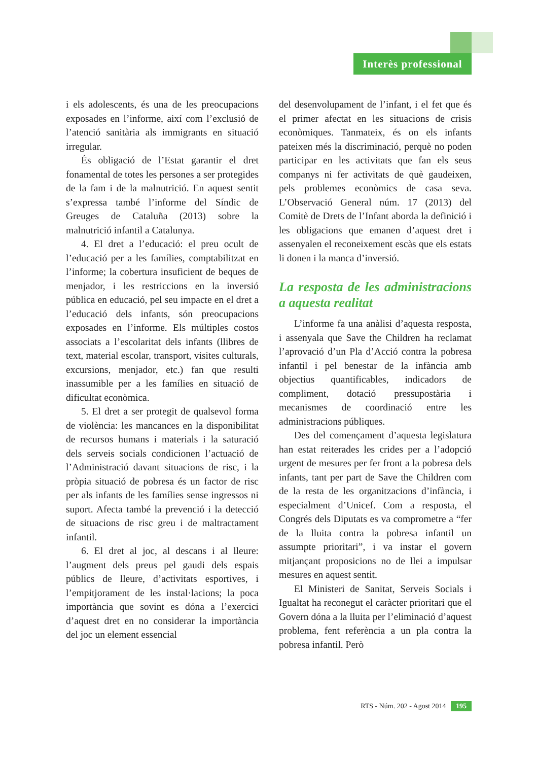Interès professional
i els adolescents, és una de les preocupacions exposades en l’informe, així com l’exclusió de l’atenció sanitària als immigrants en situació irregular.
És obligació de l’Estat garantir el dret fonamental de totes les persones a ser protegides de la fam i de la malnutrició. En aquest sentit s’expressa també l’informe del Síndic de Greuges de Cataluña (2013) sobre la malnutrició infantil a Catalunya.
4. El dret a l’educació: el preu ocult de l’educació per a les famílies, comptabilitzat en l’informe; la cobertura insuficient de beques de menjador, i les restriccions en la inversió pública en educació, pel seu impacte en el dret a l’educació dels infants, són preocupacions exposades en l’informe. Els múltiples costos associats a l’escolaritat dels infants (llibres de text, material escolar, transport, visites culturals, excursions, menjador, etc.) fan que resulti inassumible per a les famílies en situació de dificultat econòmica.
5. El dret a ser protegit de qualsevol forma de violència: les mancances en la disponibilitat de recursos humans i materials i la saturació dels serveis socials condicionen l’actuació de l’Administració davant situacions de risc, i la pròpia situació de pobresa és un factor de risc per als infants de les famílies sense ingressos ni suport. Afecta també la prevenció i la detecció de situacions de risc greu i de maltractament infantil.
6. El dret al joc, al descans i al lleure: l’augment dels preus pel gaudi dels espais públics de lleure, d’activitats esportives, i l’empitjorament de les instal·lacions; la poca importància que sovint es dóna a l’exercici d’aquest dret en no considerar la importància del joc un element essencial
del desenvolupament de l’infant, i el fet que és el primer afectat en les situacions de crisis econòmiques. Tanmateix, és on els infants pateixen més la discriminació, perquè no poden participar en les activitats que fan els seus companys ni fer activitats de què gaudeixen, pels problemes econòmics de casa seva. L’Observació General núm. 17 (2013) del Comitè de Drets de l’Infant aborda la definició i les obligacions que emanen d’aquest dret i assenyalen el reconeixement escàs que els estats li donen i la manca d’inversió.
La resposta de les administracions a aquesta realitat
L’informe fa una anàlisi d’aquesta resposta, i assenyala que Save the Children ha reclamat l’aprovació d’un Pla d’Acció contra la pobresa infantil i pel benestar de la infància amb objectius quantificables, indicadors de compliment, dotació pressupostària i mecanismes de coordinació entre les administracions públiques.
Des del començament d’aquesta legislatura han estat reiterades les crides per a l’adopció urgent de mesures per fer front a la pobresa dels infants, tant per part de Save the Children com de la resta de les organitzacions d’infància, i especialment d’Unicef. Com a resposta, el Congrés dels Diputats es va comprometre a “fer de la lluita contra la pobresa infantil un assumpte prioritari”, i va instar el govern mitjançant proposicions no de llei a impulsar mesures en aquest sentit.
El Ministeri de Sanitat, Serveis Socials i Igualtat ha reconegut el caràcter prioritari que el Govern dóna a la lluita per l’eliminació d’aquest problema, fent referència a un pla contra la pobresa infantil. Però
RTS - Núm. 202 - Agost 2014 195